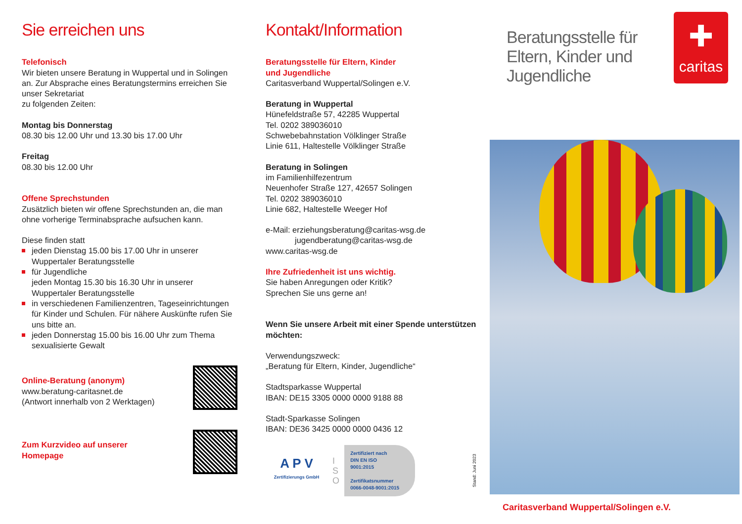Sie erreichen uns
Telefonisch
Wir bieten unsere Beratung in Wuppertal und in Solingen an. Zur Absprache eines Beratungstermins erreichen Sie unser Sekretariat
zu folgenden Zeiten:
Montag bis Donnerstag
08.30 bis 12.00 Uhr und 13.30 bis 17.00 Uhr
Freitag
08.30 bis 12.00 Uhr
Offene Sprechstunden
Zusätzlich bieten wir offene Sprechstunden an, die man ohne vorherige Terminabsprache aufsuchen kann.
Diese finden statt
jeden Dienstag 15.00 bis 17.00 Uhr in unserer Wuppertaler Beratungsstelle
für Jugendliche
jeden Montag 15.30 bis 16.30 Uhr in unserer Wuppertaler Beratungsstelle
in verschiedenen Familienzentren, Tageseinrich­tungen für Kinder und Schulen. Für nähere Aus­künfte rufen Sie uns bitte an.
jeden Donnerstag 15.00 bis 16.00 Uhr zum Thema sexualisierte Gewalt
Online-Beratung (anonym)
www.beratung-caritasnet.de
(Antwort innerhalb von 2 Werktagen)
Zum Kurzvideo auf unserer
Homepage
Kontakt/Information
Beratungsstelle für Eltern, Kinder
und Jugendliche
Caritasverband Wuppertal/Solingen e.V.
Beratung in Wuppertal
Hünefeldstraße 57, 42285 Wuppertal
Tel. 0202 389036010
Schwebebahnstation Völklinger Straße
Linie 611, Haltestelle Völklinger Straße
Beratung in Solingen
im Familienhilfezentrum
Neuenhofer Straße 127, 42657 Solingen
Tel. 0202 389036010
Linie 682, Haltestelle Weeger Hof
e-Mail: erziehungsberatung@caritas-wsg.de
jugendberatung@caritas-wsg.de
www.caritas-wsg.de
Ihre Zufriedenheit ist uns wichtig.
Sie haben Anregungen oder Kritik?
Sprechen Sie uns gerne an!
Wenn Sie unsere Arbeit mit einer Spende unterstützen möchten:
Verwendungszweck:
„Beratung für Eltern, Kinder, Jugendliche“
Stadtsparkasse Wuppertal
IBAN: DE15 3305 0000 0000 9188 88
Stadt-Sparkasse Solingen
IBAN: DE36 3425 0000 0000 0436 12
A P V
Zertifizierungs GmbH
I
S
O
Zertifiziert nach
DIN EN ISO 9001:2015
Zertifikatsnummer
0066-0048-9001:2015
Stand: Juni 2023
Beratungsstelle für
Eltern, Kinder und
Jugendliche
✚
caritas
Caritasverband Wuppertal/Solingen e.V.